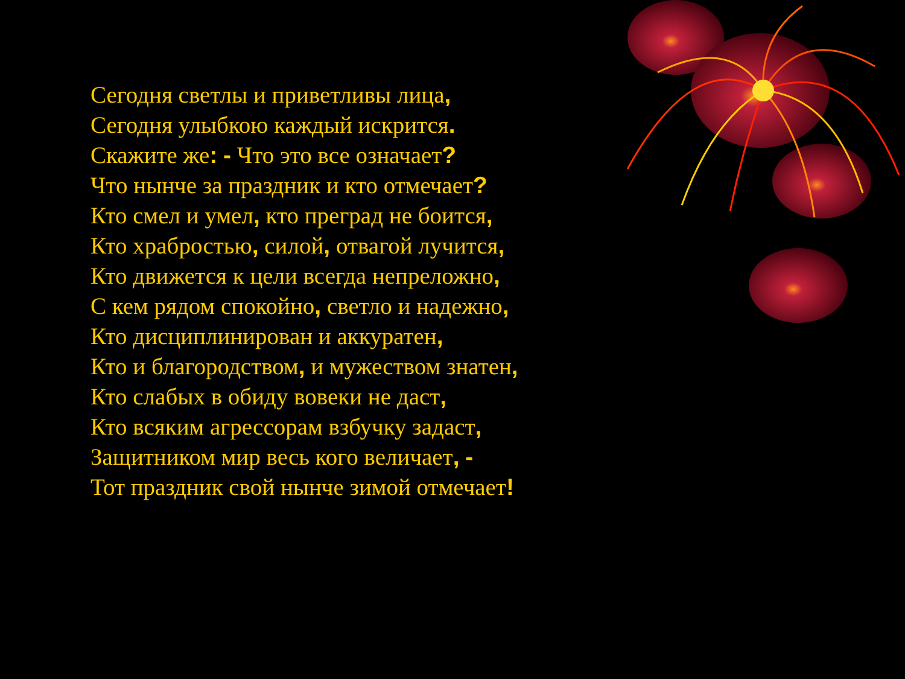Сегодня светлы и приветливы лица,
Сегодня улыбкою каждый искрится.
Скажите же: - Что это все означает?
Что нынче за праздник и кто отмечает?
Кто смел и умел, кто преград не боится,
Кто храбростью, силой, отвагой лучится,
Кто движется к цели всегда непреложно,
С кем рядом спокойно, светло и надежно,
Кто дисциплинирован и аккуратен,
Кто и благородством, и мужеством знатен,
Кто слабых в обиду вовеки не даст,
Кто всяким агрессорам взбучку задаст,
Защитником мир весь кого величает, -
Тот праздник свой нынче зимой отмечает!